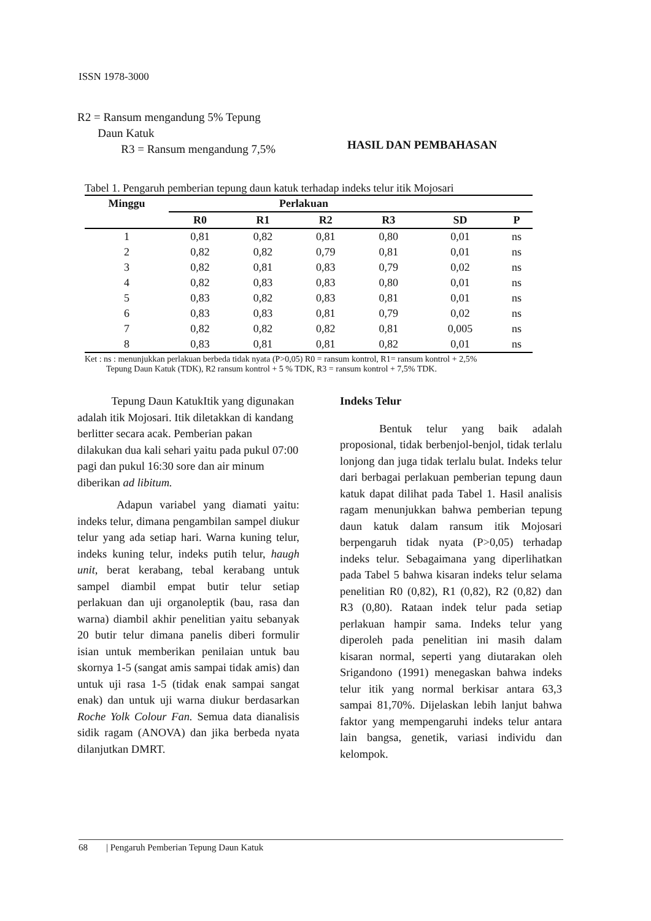ISSN 1978-3000
R2 = Ransum mengandung 5% Tepung
Daun Katuk
R3 = Ransum mengandung 7,5%
HASIL DAN PEMBAHASAN
Tabel 1. Pengaruh pemberian tepung daun katuk terhadap indeks telur itik Mojosari
| Minggu | Perlakuan | | | | | |
| --- | --- | --- | --- | --- | --- | --- |
| | R0 | R1 | R2 | R3 | SD | P |
| 1 | 0,81 | 0,82 | 0,81 | 0,80 | 0,01 | ns |
| 2 | 0,82 | 0,82 | 0,79 | 0,81 | 0,01 | ns |
| 3 | 0,82 | 0,81 | 0,83 | 0,79 | 0,02 | ns |
| 4 | 0,82 | 0,83 | 0,83 | 0,80 | 0,01 | ns |
| 5 | 0,83 | 0,82 | 0,83 | 0,81 | 0,01 | ns |
| 6 | 0,83 | 0,83 | 0,81 | 0,79 | 0,02 | ns |
| 7 | 0,82 | 0,82 | 0,82 | 0,81 | 0,005 | ns |
| 8 | 0,83 | 0,81 | 0,81 | 0,82 | 0,01 | ns |
Ket : ns : menunjukkan perlakuan berbeda tidak nyata (P>0,05) R0 = ransum kontrol, R1= ransum kontrol + 2,5%
Tepung Daun Katuk (TDK), R2 ransum kontrol + 5 % TDK, R3 = ransum kontrol + 7,5% TDK.
Tepung Daun KatukItik yang digunakan adalah itik Mojosari. Itik diletakkan di kandang berlitter secara acak. Pemberian pakan dilakukan dua kali sehari yaitu pada pukul 07:00 pagi dan pukul 16:30 sore dan air minum diberikan ad libitum.
Adapun variabel yang diamati yaitu: indeks telur, dimana pengambilan sampel diukur telur yang ada setiap hari. Warna kuning telur, indeks kuning telur, indeks putih telur, haugh unit, berat kerabang, tebal kerabang untuk sampel diambil empat butir telur setiap perlakuan dan uji organoleptik (bau, rasa dan warna) diambil akhir penelitian yaitu sebanyak 20 butir telur dimana panelis diberi formulir isian untuk memberikan penilaian untuk bau skornya 1-5 (sangat amis sampai tidak amis) dan untuk uji rasa 1-5 (tidak enak sampai sangat enak) dan untuk uji warna diukur berdasarkan Roche Yolk Colour Fan. Semua data dianalisis sidik ragam (ANOVA) dan jika berbeda nyata dilanjutkan DMRT.
Indeks Telur
Bentuk telur yang baik adalah proposional, tidak berbenjol-benjol, tidak terlalu lonjong dan juga tidak terlalu bulat. Indeks telur dari berbagai perlakuan pemberian tepung daun katuk dapat dilihat pada Tabel 1. Hasil analisis ragam menunjukkan bahwa pemberian tepung daun katuk dalam ransum itik Mojosari berpengaruh tidak nyata (P>0,05) terhadap indeks telur. Sebagaimana yang diperlihatkan pada Tabel 5 bahwa kisaran indeks telur selama penelitian R0 (0,82), R1 (0,82), R2 (0,82) dan R3 (0,80). Rataan indek telur pada setiap perlakuan hampir sama. Indeks telur yang diperoleh pada penelitian ini masih dalam kisaran normal, seperti yang diutarakan oleh Srigandono (1991) menegaskan bahwa indeks telur itik yang normal berkisar antara 63,3 sampai 81,70%. Dijelaskan lebih lanjut bahwa faktor yang mempengaruhi indeks telur antara lain bangsa, genetik, variasi individu dan kelompok.
68 | Pengaruh Pemberian Tepung Daun Katuk